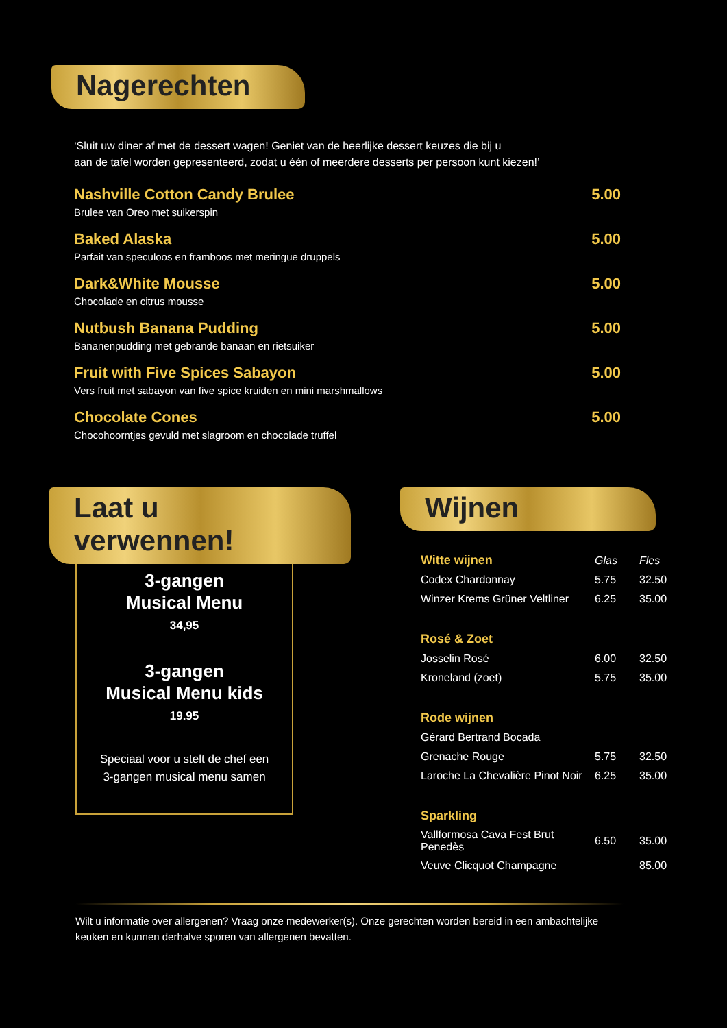Nagerechten
‘Sluit uw diner af met de dessert wagen! Geniet van de heerlijke dessert keuzes die bij u
aan de tafel worden gepresenteerd, zodat u één of meerdere desserts per persoon kunt kiezen!’
Nashville Cotton Candy Brulee
Brulee van Oreo met suikerspin
5.00
Baked Alaska
Parfait van speculoos en framboos met meringue druppels
5.00
Dark&White Mousse
Chocolade en citrus mousse
5.00
Nutbush Banana Pudding
Bananenpudding met gebrande banaan en rietsuiker
5.00
Fruit with Five Spices Sabayon
Vers fruit met sabayon van five spice kruiden en mini marshmallows
5.00
Chocolate Cones
Chocohoorntjes gevuld met slagroom en chocolade truffel
5.00
Laat u verwennen!
3-gangen
Musical Menu
34,95
3-gangen
Musical Menu kids
19.95
Speciaal voor u stelt de chef een
3-gangen musical menu samen
Wijnen
| Witte wijnen | Glas | Fles |
| --- | --- | --- |
| Codex Chardonnay | 5.75 | 32.50 |
| Winzer Krems Grüner Veltliner | 6.25 | 35.00 |
| Rosé & Zoet | | |
| Josselin Rosé | 6.00 | 32.50 |
| Kroneland (zoet) | 5.75 | 35.00 |
| Rode wijnen | | |
| Gérard Bertrand Bocada | | |
| Grenache Rouge | 5.75 | 32.50 |
| Laroche La Chevalière Pinot Noir | 6.25 | 35.00 |
| Sparkling | | |
| Vallformosa Cava Fest Brut Penedès | 6.50 | 35.00 |
| Veuve Clicquot Champagne | | 85.00 |
Wilt u informatie over allergenen? Vraag onze medewerker(s). Onze gerechten worden bereid in een ambachtelijke keuken en kunnen derhalve sporen van allergenen bevatten.